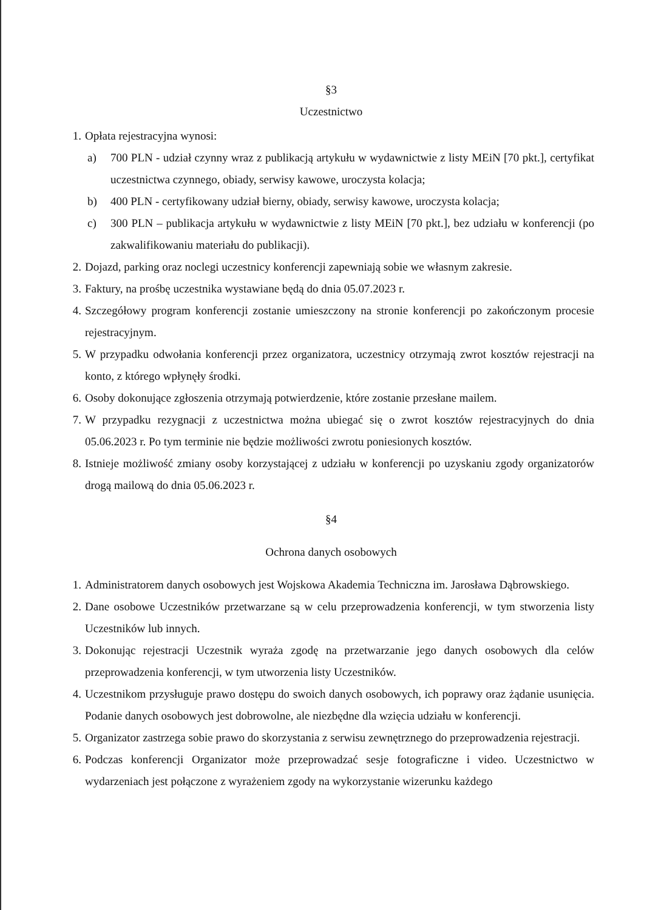§3
Uczestnictwo
1.
Opłata rejestracyjna wynosi:
a) 700 PLN - udział czynny wraz z publikacją artykułu w wydawnictwie z listy MEiN [70 pkt.], certyfikat uczestnictwa czynnego, obiady, serwisy kawowe, uroczysta kolacja;
b) 400 PLN - certyfikowany udział bierny, obiady, serwisy kawowe, uroczysta kolacja;
c) 300 PLN – publikacja artykułu w wydawnictwie z listy MEiN [70 pkt.], bez udziału w konferencji (po zakwalifikowaniu materiału do publikacji).
2.
Dojazd, parking oraz noclegi uczestnicy konferencji zapewniają sobie we własnym zakresie.
3.
Faktury, na prośbę uczestnika wystawiane będą do dnia 05.07.2023 r.
4.
Szczegółowy program konferencji zostanie umieszczony na stronie konferencji po zakończonym procesie rejestracyjnym.
5.
W przypadku odwołania konferencji przez organizatora, uczestnicy otrzymają zwrot kosztów rejestracji na konto, z którego wpłynęły środki.
6.
Osoby dokonujące zgłoszenia otrzymają potwierdzenie, które zostanie przesłane mailem.
7.
W przypadku rezygnacji z uczestnictwa można ubiegać się o zwrot kosztów rejestracyjnych do dnia 05.06.2023 r. Po tym terminie nie będzie możliwości zwrotu poniesionych kosztów.
8.
Istnieje możliwość zmiany osoby korzystającej z udziału w konferencji po uzyskaniu zgody organizatorów drogą mailową do dnia 05.06.2023 r.
§4
Ochrona danych osobowych
1.
Administratorem danych osobowych jest Wojskowa Akademia Techniczna im. Jarosława Dąbrowskiego.
2.
Dane osobowe Uczestników przetwarzane są w celu przeprowadzenia konferencji, w tym stworzenia listy Uczestników lub innych.
3.
Dokonując rejestracji Uczestnik wyraża zgodę na przetwarzanie jego danych osobowych dla celów przeprowadzenia konferencji, w tym utworzenia listy Uczestników.
4.
Uczestnikom przysługuje prawo dostępu do swoich danych osobowych, ich poprawy oraz żądanie usunięcia. Podanie danych osobowych jest dobrowolne, ale niezbędne dla wzięcia udziału w konferencji.
5.
Organizator zastrzega sobie prawo do skorzystania z serwisu zewnętrznego do przeprowadzenia rejestracji.
6.
Podczas konferencji Organizator może przeprowadzać sesje fotograficzne i video. Uczestnictwo w wydarzeniach jest połączone z wyrażeniem zgody na wykorzystanie wizerunku każdego